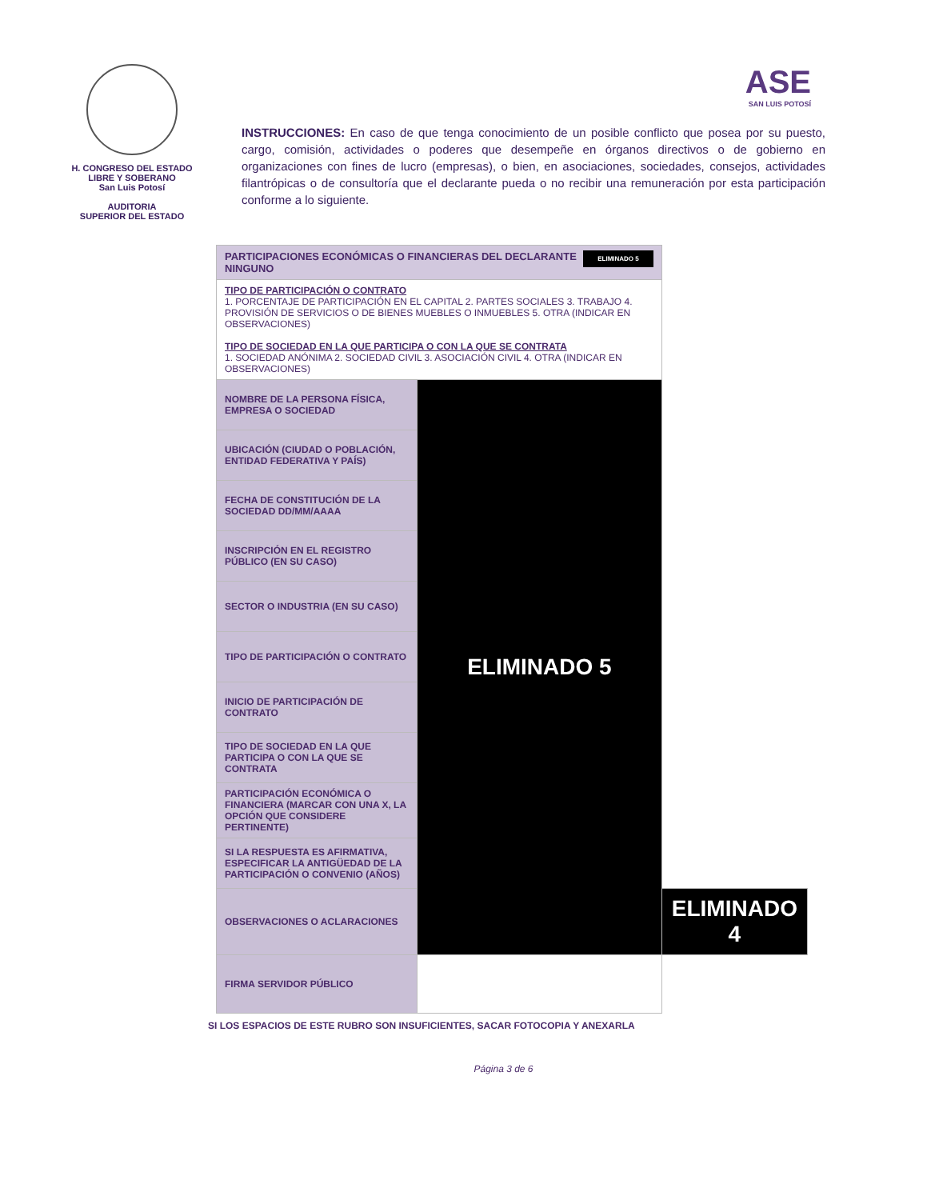H. CONGRESO DEL ESTADO
LIBRE Y SOBERANO
San Luis Potosí
AUDITORIA
SUPERIOR DEL ESTADO
ASE
SAN LUIS POTOSÍ
INSTRUCCIONES: En caso de que tenga conocimiento de un posible conflicto que posea por su puesto, cargo, comisión, actividades o poderes que desempeñe en órganos directivos o de gobierno en organizaciones con fines de lucro (empresas), o bien, en asociaciones, sociedades, consejos, actividades filantrópicas o de consultoría que el declarante pueda o no recibir una remuneración por esta participación conforme a lo siguiente.
| PARTICIPACIONES ECONÓMICAS O FINANCIERAS DEL DECLARANTE ELIMINADO 5 NINGUNO | | |
| TIPO DE PARTICIPACIÓN O CONTRATO 1. PORCENTAJE DE PARTICIPACIÓN EN EL CAPITAL 2. PARTES SOCIALES 3. TRABAJO 4. PROVISIÓN DE SERVICIOS O DE BIENES MUEBLES O INMUEBLES 5. OTRA (INDICAR EN OBSERVACIONES) TIPO DE SOCIEDAD EN LA QUE PARTICIPA O CON LA QUE SE CONTRATA 1. SOCIEDAD ANÓNIMA 2. SOCIEDAD CIVIL 3. ASOCIACIÓN CIVIL 4. OTRA (INDICAR EN OBSERVACIONES) | | |
| NOMBRE DE LA PERSONA FÍSICA, EMPRESA O SOCIEDAD | ELIMINADO 5 | |
| UBICACIÓN (CIUDAD O POBLACIÓN, ENTIDAD FEDERATIVA Y PAÍS) | | |
| FECHA DE CONSTITUCIÓN DE LA SOCIEDAD DD/MM/AAAA | | |
| INSCRIPCIÓN EN EL REGISTRO PÚBLICO (EN SU CASO) | | |
| SECTOR O INDUSTRIA (EN SU CASO) | | |
| TIPO DE PARTICIPACIÓN O CONTRATO | | |
| INICIO DE PARTICIPACIÓN DE CONTRATO | | |
| TIPO DE SOCIEDAD EN LA QUE PARTICIPA O CON LA QUE SE CONTRATA | | |
| PARTICIPACIÓN ECONÓMICA O FINANCIERA (MARCAR CON UNA X, LA OPCIÓN QUE CONSIDERE PERTINENTE) | | |
| SI LA RESPUESTA ES AFIRMATIVA, ESPECIFICAR LA ANTIGÜEDAD DE LA PARTICIPACIÓN O CONVENIO (AÑOS) | | |
| OBSERVACIONES O ACLARACIONES | | ELIMINADO 4 |
| FIRMA SERVIDOR PÚBLICO | | |
SI LOS ESPACIOS DE ESTE RUBRO SON INSUFICIENTES, SACAR FOTOCOPIA Y ANEXARLA
Página 3 de 6